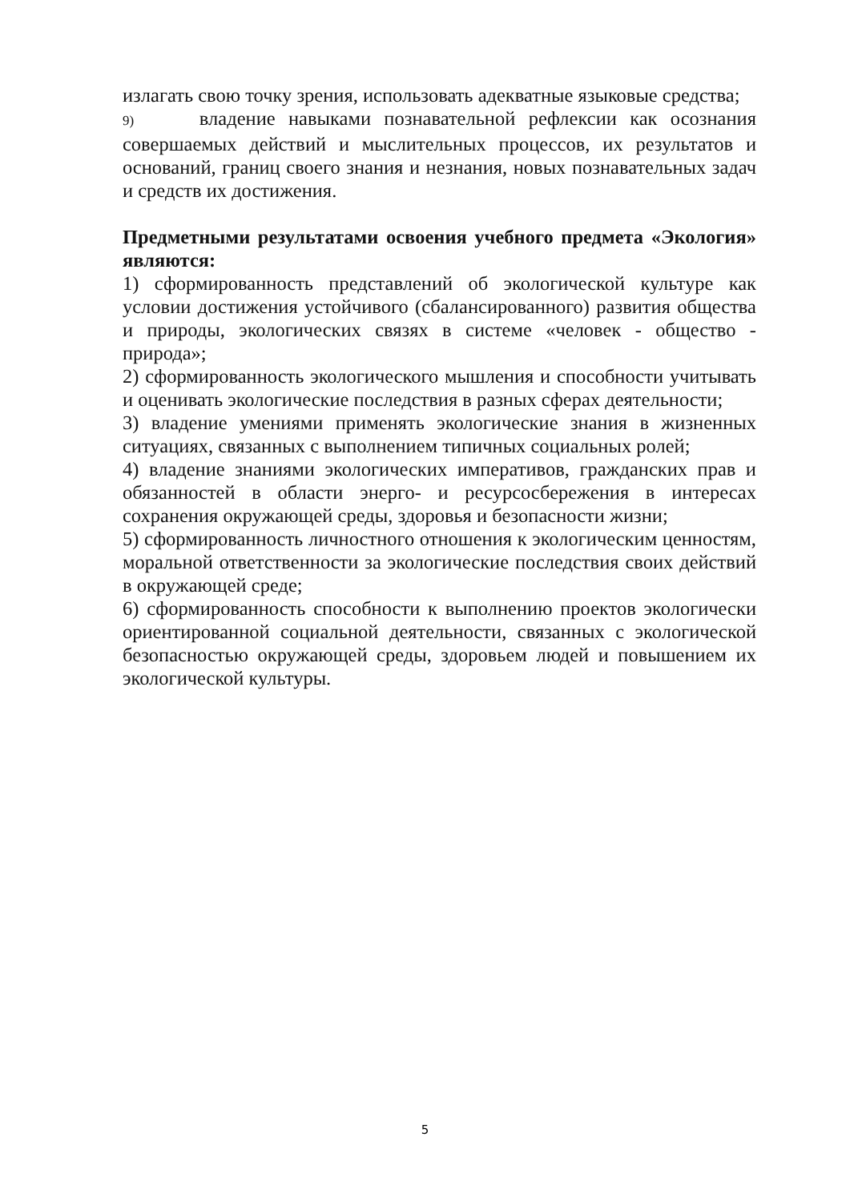излагать свою точку зрения, использовать адекватные языковые средства;
9) владение навыками познавательной рефлексии как осознания совершаемых действий и мыслительных процессов, их результатов и оснований, границ своего знания и незнания, новых познавательных задач и средств их достижения.
Предметными результатами освоения учебного предмета «Экология» являются:
1) сформированность представлений об экологической культуре как условии достижения устойчивого (сбалансированного) развития общества и природы, экологических связях в системе «человек - общество - природа»;
2) сформированность экологического мышления и способности учитывать и оценивать экологические последствия в разных сферах деятельности;
3) владение умениями применять экологические знания в жизненных ситуациях, связанных с выполнением типичных социальных ролей;
4) владение знаниями экологических императивов, гражданских прав и обязанностей в области энерго- и ресурсосбережения в интересах сохранения окружающей среды, здоровья и безопасности жизни;
5) сформированность личностного отношения к экологическим ценностям, моральной ответственности за экологические последствия своих действий в окружающей среде;
6) сформированность способности к выполнению проектов экологически ориентированной социальной деятельности, связанных с экологической безопасностью окружающей среды, здоровьем людей и повышением их экологической культуры.
5